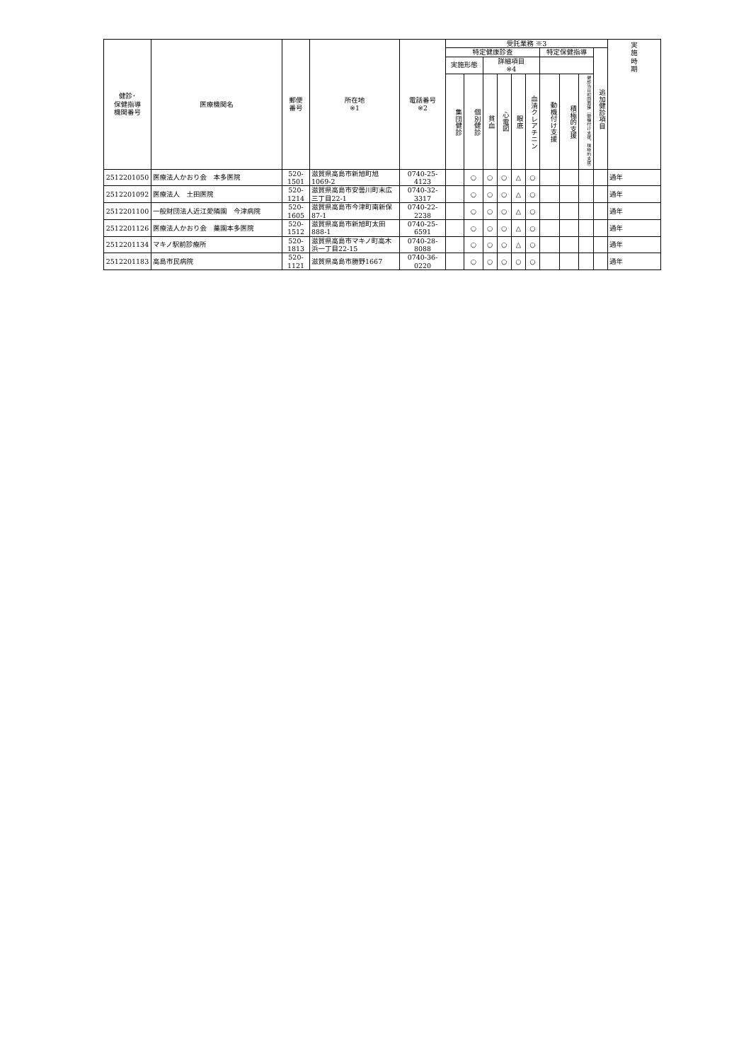| 健診･ 保健指導 機関番号 | 医療機関名 | 郵便 番号 | 所在地 ※1 | 電話番号 ※2 | 受託業務 ※3 | | | | | | | | | | 実 施 時 期 |
| --- | --- | --- | --- | --- | --- | --- | --- | --- | --- | --- | --- | --- | --- | --- | --- |
| | | | | | 特定健康診査 | | | | | | 特定保健指導 | | | 追加健診項目 | |
| | | | | | 実施形態 | | 詳細項目 ※4 | | | | | | | | |
| | | | | | 集団健診 | 個別健診 | 貧血 | 心電図 | 眼底 | 血清クレアチニン | 動機付け支援 | 積極的支援 | 健診当日初回面接（動機付け支援、積極的支援） | | |
| 2512201050 | 医療法人かおり会 本多医院 | 520- 1501 | 滋賀県高島市新旭町旭 1069-2 | 0740-25-4123 | | ○ | ○ | ○ | △ | ○ | | | | | 通年 |
| 2512201092 | 医療法人 土田医院 | 520- 1214 | 滋賀県高島市安曇川町末広 三丁目22-1 | 0740-32-3317 | | ○ | ○ | ○ | △ | ○ | | | | | 通年 |
| 2512201100 | 一般財団法人近江愛隣園 今津病院 | 520- 1605 | 滋賀県高島市今津町南新保 87-1 | 0740-22-2238 | | ○ | ○ | ○ | △ | ○ | | | | | 通年 |
| 2512201126 | 医療法人かおり会 藁園本多医院 | 520- 1512 | 滋賀県高島市新旭町太田 888-1 | 0740-25-6591 | | ○ | ○ | ○ | △ | ○ | | | | | 通年 |
| 2512201134 | マキノ駅前診療所 | 520- 1813 | 滋賀県高島市マキノ町高木 浜一丁目22-15 | 0740-28-8088 | | ○ | ○ | ○ | △ | ○ | | | | | 通年 |
| 2512201183 | 高島市民病院 | 520- 1121 | 滋賀県高島市勝野1667 | 0740-36-0220 | | ○ | ○ | ○ | ○ | ○ | | | | | 通年 |